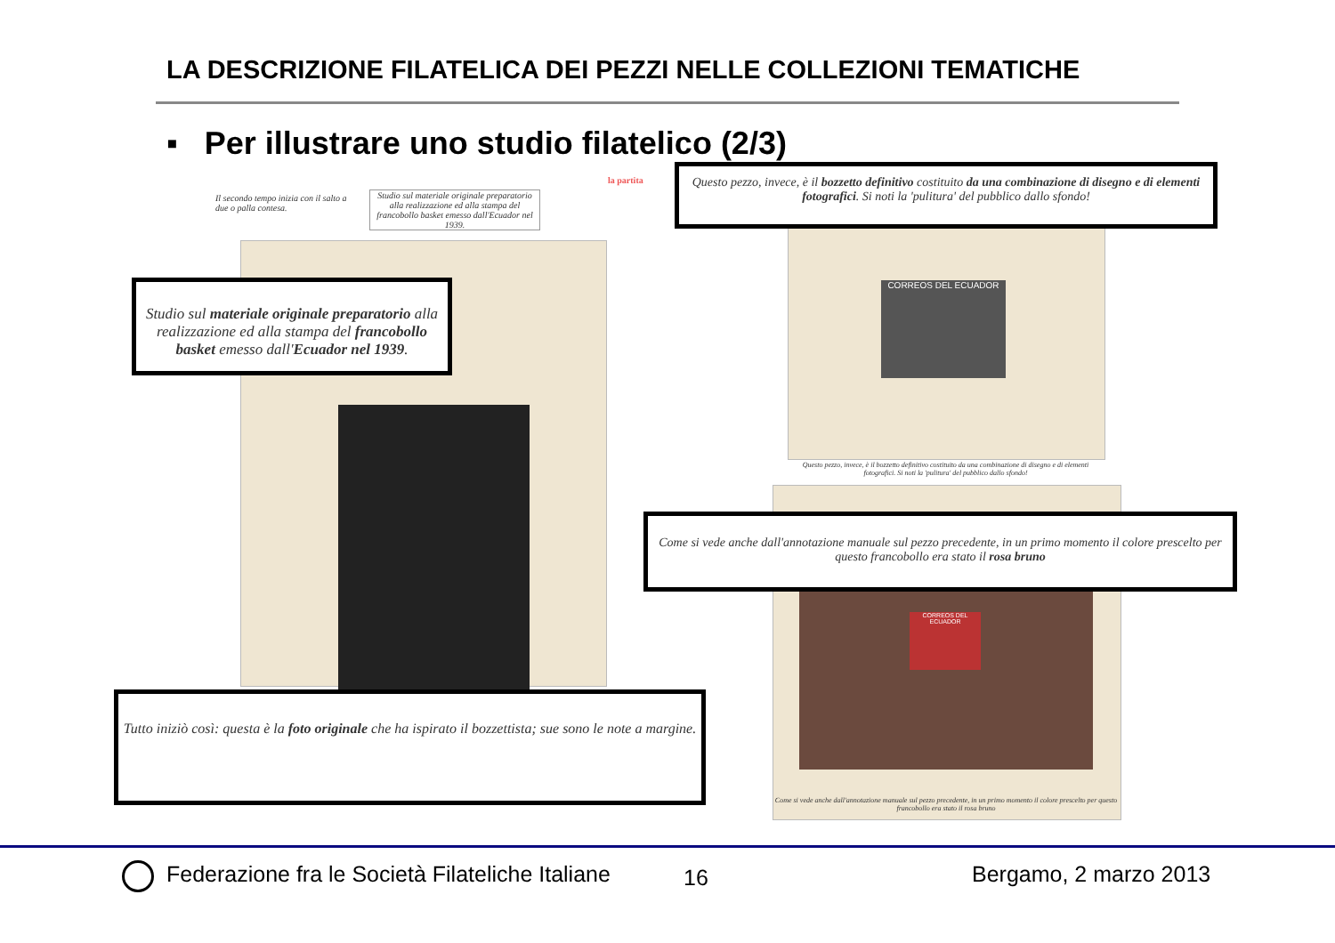LA DESCRIZIONE FILATELICA DEI PEZZI NELLE COLLEZIONI TEMATICHE
▪ Per illustrare uno studio filatelico (2/3)
la partita
Il secondo tempo inizia con il salto a due o palla contesa.
Studio sul materiale originale preparatorio alla realizzazione ed alla stampa del francobollo basket emesso dall'Ecuador nel 1939.
Studio sul materiale originale preparatorio alla realizzazione ed alla stampa del francobollo basket emesso dall'Ecuador nel 1939.
Tutto iniziò così: questa è la foto originale che ha ispirato il bozzettista; sue sono le note a margine.
CORREOS DEL ECUADOR
Questo pezzo, invece, è il bozzetto definitivo costituito da una combinazione di disegno e di elementi fotografici. Si noti la 'pulitura' del pubblico dallo sfondo!
Questo pezzo, invece, è il bozzetto definitivo costituito da una combinazione di disegno e di elementi fotografici. Si noti la 'pulitura' del pubblico dallo sfondo!
CORREOS DEL ECUADOR
Come si vede anche dall'annotazione manuale sul pezzo precedente, in un primo momento il colore prescelto per questo francobollo era stato il rosa bruno
Come si vede anche dall'annotazione manuale sul pezzo precedente, in un primo momento il colore prescelto per questo francobollo era stato il rosa bruno
Federazione fra le Società Filateliche Italiane
16 Bergamo, 2 marzo 2013